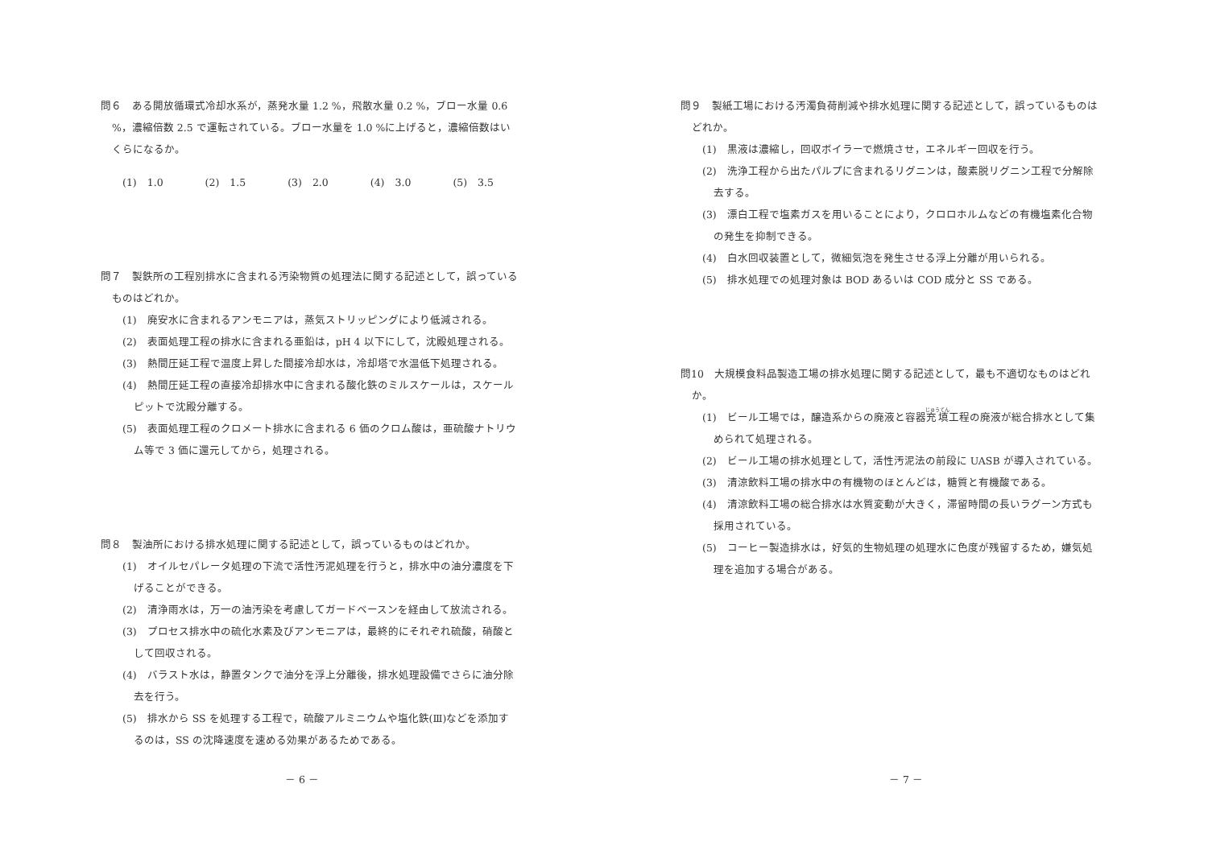問６　ある開放循環式冷却水系が，蒸発水量 1.2 %，飛散水量 0.2 %，ブロー水量 0.6 %，濃縮倍数 2.5 で運転されている。ブロー水量を 1.0 %に上げると，濃縮倍数はいくらになるか。
(1)　1.0 (2)　1.5 (3)　2.0 (4)　3.0 (5)　3.5
問７　製鉄所の工程別排水に含まれる汚染物質の処理法に関する記述として，誤っているものはどれか。
(1)　廃安水に含まれるアンモニアは，蒸気ストリッピングにより低減される。
(2)　表面処理工程の排水に含まれる亜鉛は，pH 4 以下にして，沈殿処理される。
(3)　熱間圧延工程で温度上昇した間接冷却水は，冷却塔で水温低下処理される。
(4)　熱間圧延工程の直接冷却排水中に含まれる酸化鉄のミルスケールは，スケールピットで沈殿分離する。
(5)　表面処理工程のクロメート排水に含まれる 6 価のクロム酸は，亜硫酸ナトリウム等で 3 価に還元してから，処理される。
問８　製油所における排水処理に関する記述として，誤っているものはどれか。
(1)　オイルセパレータ処理の下流で活性汚泥処理を行うと，排水中の油分濃度を下げることができる。
(2)　清浄雨水は，万一の油汚染を考慮してガードベースンを経由して放流される。
(3)　プロセス排水中の硫化水素及びアンモニアは，最終的にそれぞれ硫酸，硝酸として回収される。
(4)　バラスト水は，静置タンクで油分を浮上分離後，排水処理設備でさらに油分除去を行う。
(5)　排水から SS を処理する工程で，硫酸アルミニウムや塩化鉄(Ⅲ)などを添加するのは，SS の沈降速度を速める効果があるためである。
－ 6 －
問９　製紙工場における汚濁負荷削減や排水処理に関する記述として，誤っているものはどれか。
(1)　黒液は濃縮し，回収ボイラーで燃焼させ，エネルギー回収を行う。
(2)　洗浄工程から出たパルプに含まれるリグニンは，酸素脱リグニン工程で分解除去する。
(3)　漂白工程で塩素ガスを用いることにより，クロロホルムなどの有機塩素化合物の発生を抑制できる。
(4)　白水回収装置として，微細気泡を発生させる浮上分離が用いられる。
(5)　排水処理での処理対象は BOD あるいは COD 成分と SS である。
問10　大規模食料品製造工場の排水処理に関する記述として，最も不適切なものはどれか。
(1)　ビール工場では，醸造系からの廃液と容器充填工程の廃液が総合排水として集められて処理される。
(2)　ビール工場の排水処理として，活性汚泥法の前段に UASB が導入されている。
(3)　清涼飲料工場の排水中の有機物のほとんどは，糖質と有機酸である。
(4)　清涼飲料工場の総合排水は水質変動が大きく，滞留時間の長いラグーン方式も採用されている。
(5)　コーヒー製造排水は，好気的生物処理の処理水に色度が残留するため，嫌気処理を追加する場合がある。
－ 7 －